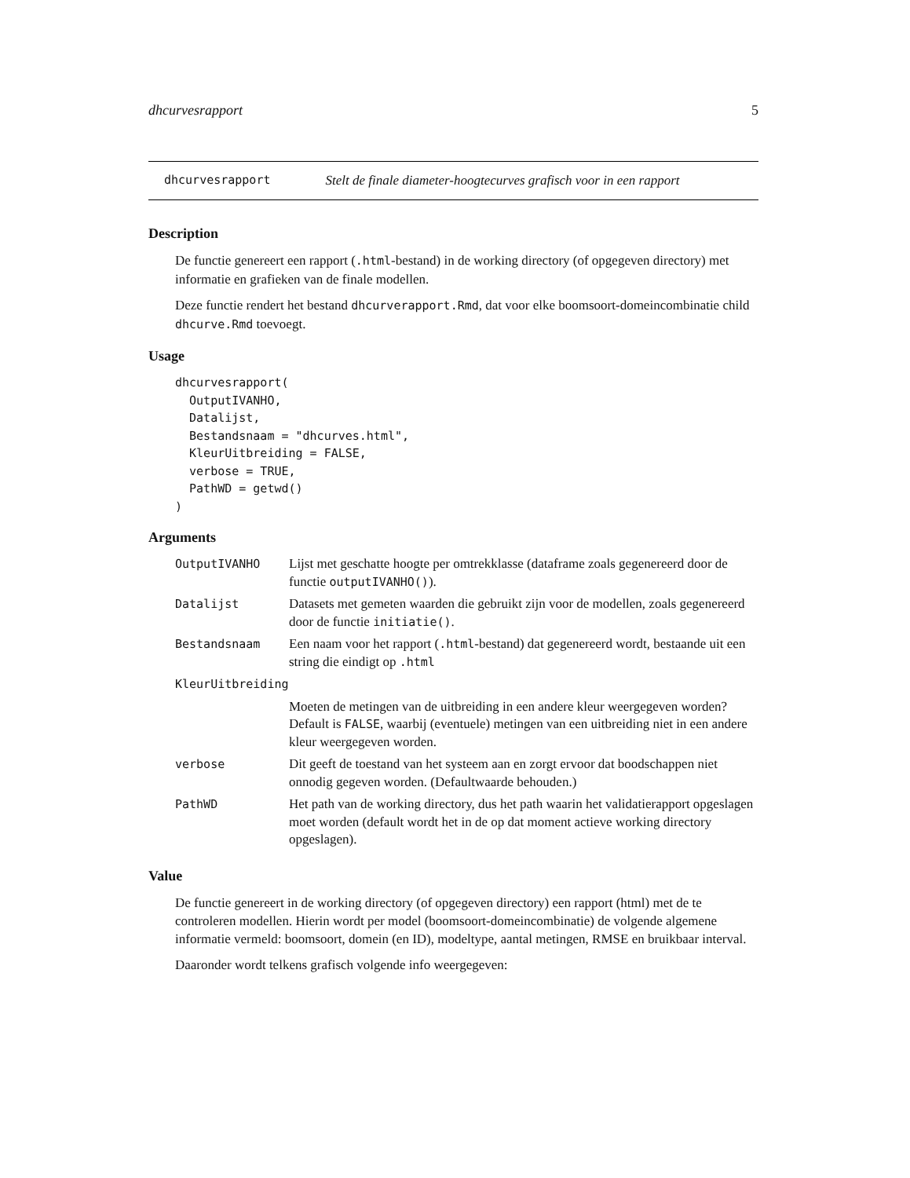dhcurvesrapport 5
dhcurvesrapport Stelt de finale diameter-hoogtecurves grafisch voor in een rapport
Description
De functie genereert een rapport (.html-bestand) in de working directory (of opgegeven directory) met informatie en grafieken van de finale modellen.
Deze functie rendert het bestand dhcurverapport.Rmd, dat voor elke boomsoort-domeincombinatie child dhcurve.Rmd toevoegt.
Usage
dhcurvesrapport(
  OutputIVANHO,
  Datalijst,
  Bestandsnaam = "dhcurves.html",
  KleurUitbreiding = FALSE,
  verbose = TRUE,
  PathWD = getwd()
)
Arguments
| OutputIVANHO | Lijst met geschatte hoogte per omtrekklasse (dataframe zoals gegenereerd door de functie outputIVANHO() ). |
| Datalijst | Datasets met gemeten waarden die gebruikt zijn voor de modellen, zoals gegenereerd door de functie initiatie() . |
| Bestandsnaam | Een naam voor het rapport ( .html -bestand) dat gegenereerd wordt, bestaande uit een string die eindigt op .html |
| KleurUitbreiding | |
| | Moeten de metingen van de uitbreiding in een andere kleur weergegeven worden? Default is FALSE , waarbij (eventuele) metingen van een uitbreiding niet in een andere kleur weergegeven worden. |
| verbose | Dit geeft de toestand van het systeem aan en zorgt ervoor dat boodschappen niet onnodig gegeven worden. (Defaultwaarde behouden.) |
| PathWD | Het path van de working directory, dus het path waarin het validatierapport opgeslagen moet worden (default wordt het in de op dat moment actieve working directory opgeslagen). |
Value
De functie genereert in de working directory (of opgegeven directory) een rapport (html) met de te controleren modellen. Hierin wordt per model (boomsoort-domeincombinatie) de volgende algemene informatie vermeld: boomsoort, domein (en ID), modeltype, aantal metingen, RMSE en bruikbaar interval.
Daaronder wordt telkens grafisch volgende info weergegeven: